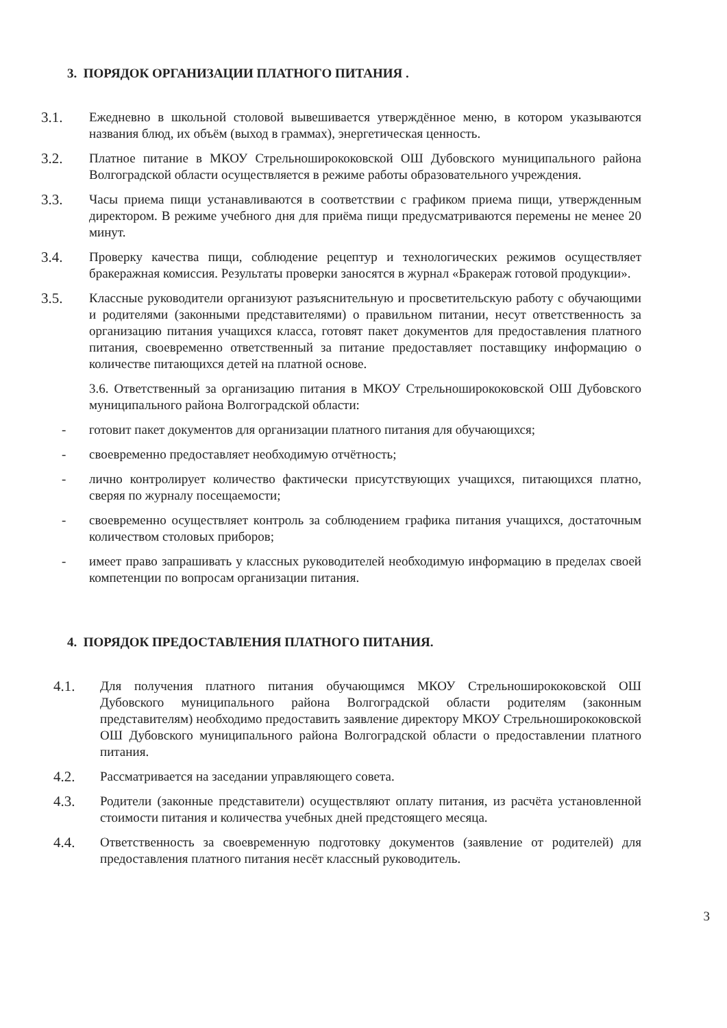3. ПОРЯДОК ОРГАНИЗАЦИИ ПЛАТНОГО ПИТАНИЯ .
3.1. Ежедневно в школьной столовой вывешивается утверждённое меню, в котором указываются названия блюд, их объём (выход в граммах), энергетическая ценность.
3.2. Платное питание в МКОУ Стрельноширококовской ОШ Дубовского муниципального района Волгоградской области осуществляется в режиме работы образовательного учреждения.
3.3. Часы приема пищи устанавливаются в соответствии с графиком приема пищи, утвержденным директором. В режиме учебного дня для приёма пищи предусматриваются перемены не менее 20 минут.
3.4. Проверку качества пищи, соблюдение рецептур и технологических режимов осуществляет бракеражная комиссия. Результаты проверки заносятся в журнал «Бракераж готовой продукции».
3.5. Классные руководители организуют разъяснительную и просветительскую работу с обучающими и родителями (законными представителями) о правильном питании, несут ответственность за организацию питания учащихся класса, готовят пакет документов для предоставления платного питания, своевременно ответственный за питание предоставляет поставщику информацию о количестве питающихся детей на платной основе.
3.6. Ответственный за организацию питания в МКОУ Стрельноширококовской ОШ Дубовского муниципального района Волгоградской области:
- готовит пакет документов для организации платного питания для обучающихся;
- своевременно предоставляет необходимую отчётность;
- лично контролирует количество фактически присутствующих учащихся, питающихся платно, сверяя по журналу посещаемости;
- своевременно осуществляет контроль за соблюдением графика питания учащихся, достаточным количеством столовых приборов;
- имеет право запрашивать у классных руководителей необходимую информацию в пределах своей компетенции по вопросам организации питания.
4. ПОРЯДОК ПРЕДОСТАВЛЕНИЯ ПЛАТНОГО ПИТАНИЯ.
4.1. Для получения платного питания обучающимся МКОУ Стрельноширококовской ОШ Дубовского муниципального района Волгоградской области родителям (законным представителям) необходимо предоставить заявление директору МКОУ Стрельноширококовской ОШ Дубовского муниципального района Волгоградской области о предоставлении платного питания.
4.2. Рассматривается на заседании управляющего совета.
4.3. Родители (законные представители) осуществляют оплату питания, из расчёта установленной стоимости питания и количества учебных дней предстоящего месяца.
4.4. Ответственность за своевременную подготовку документов (заявление от родителей) для предоставления платного питания несёт классный руководитель.
3